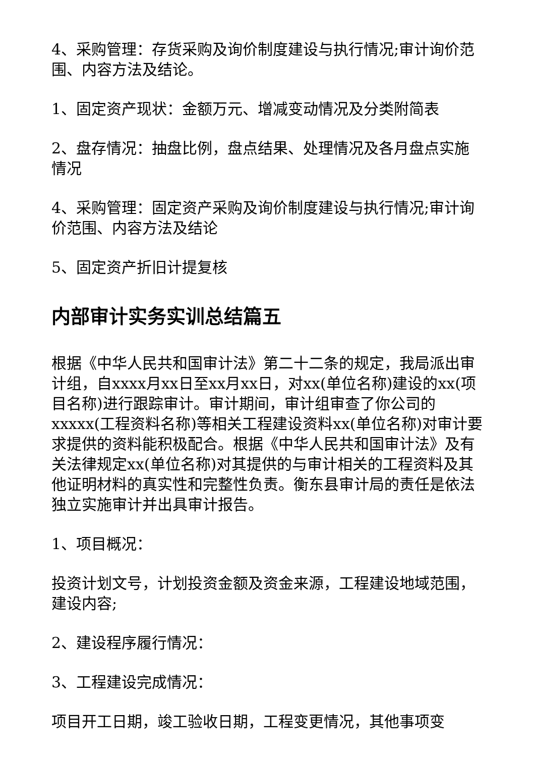4、采购管理：存货采购及询价制度建设与执行情况;审计询价范围、内容方法及结论。
1、固定资产现状：金额万元、增减变动情况及分类附简表
2、盘存情况：抽盘比例，盘点结果、处理情况及各月盘点实施情况
4、采购管理：固定资产采购及询价制度建设与执行情况;审计询价范围、内容方法及结论
5、固定资产折旧计提复核
内部审计实务实训总结篇五
根据《中华人民共和国审计法》第二十二条的规定，我局派出审计组，自xxxx月xx日至xx月xx日，对xx(单位名称)建设的xx(项目名称)进行跟踪审计。审计期间，审计组审查了你公司的xxxxx(工程资料名称)等相关工程建设资料xx(单位名称)对审计要求提供的资料能积极配合。根据《中华人民共和国审计法》及有关法律规定xx(单位名称)对其提供的与审计相关的工程资料及其他证明材料的真实性和完整性负责。衡东县审计局的责任是依法独立实施审计并出具审计报告。
1、项目概况：
投资计划文号，计划投资金额及资金来源，工程建设地域范围，建设内容;
2、建设程序履行情况：
3、工程建设完成情况：
项目开工日期，竣工验收日期，工程变更情况，其他事项变